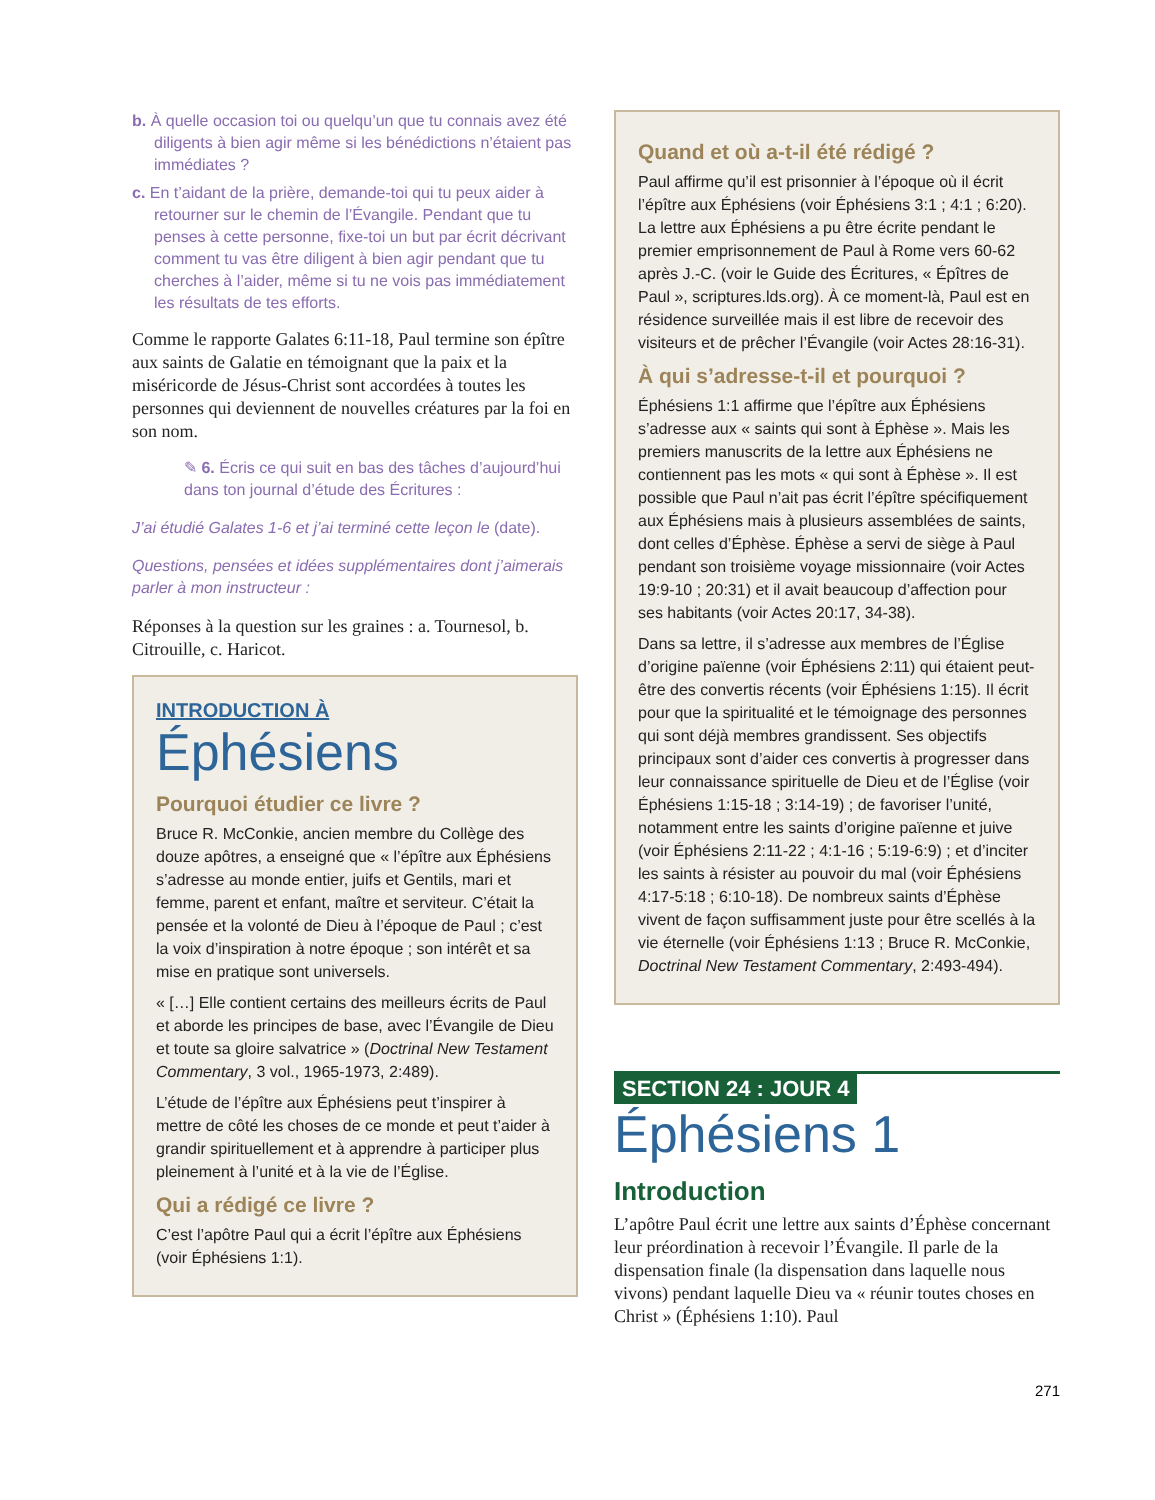b. À quelle occasion toi ou quelqu’un que tu connais avez été diligents à bien agir même si les bénédictions n’étaient pas immédiates ?
c. En t’aidant de la prière, demande-toi qui tu peux aider à retourner sur le chemin de l’Évangile. Pendant que tu penses à cette personne, fixe-toi un but par écrit décrivant comment tu vas être diligent à bien agir pendant que tu cherches à l’aider, même si tu ne vois pas immédiatement les résultats de tes efforts.
Comme le rapporte Galates 6:11-18, Paul termine son épître aux saints de Galatie en témoignant que la paix et la miséricorde de Jésus-Christ sont accordées à toutes les personnes qui deviennent de nouvelles créatures par la foi en son nom.
✎ 6. Écris ce qui suit en bas des tâches d’aujourd’hui dans ton journal d’étude des Écritures :
J’ai étudié Galates 1-6 et j’ai terminé cette leçon le (date).
Questions, pensées et idées supplémentaires dont j’aimerais parler à mon instructeur :
Réponses à la question sur les graines : a. Tournesol, b. Citrouille, c. Haricot.
INTRODUCTION À
Éphésiens
Pourquoi étudier ce livre ?
Bruce R. McConkie, ancien membre du Collège des douze apôtres, a enseigné que « l’épître aux Éphésiens s’adresse au monde entier, juifs et Gentils, mari et femme, parent et enfant, maître et serviteur. C’était la pensée et la volonté de Dieu à l’époque de Paul ; c’est la voix d’inspiration à notre époque ; son intérêt et sa mise en pratique sont universels.
« […] Elle contient certains des meilleurs écrits de Paul et aborde les principes de base, avec l’Évangile de Dieu et toute sa gloire salvatrice » (Doctrinal New Testament Commentary, 3 vol., 1965-1973, 2:489).
L’étude de l’épître aux Éphésiens peut t’inspirer à mettre de côté les choses de ce monde et peut t’aider à grandir spirituellement et à apprendre à participer plus pleinement à l’unité et à la vie de l’Église.
Qui a rédigé ce livre ?
C’est l’apôtre Paul qui a écrit l’épître aux Éphésiens (voir Éphésiens 1:1).
Quand et où a-t-il été rédigé ?
Paul affirme qu’il est prisonnier à l’époque où il écrit l’épître aux Éphésiens (voir Éphésiens 3:1 ; 4:1 ; 6:20). La lettre aux Éphésiens a pu être écrite pendant le premier emprisonnement de Paul à Rome vers 60-62 après J.-C. (voir le Guide des Écritures, « Épîtres de Paul », scriptures.lds.org). À ce moment-là, Paul est en résidence surveillée mais il est libre de recevoir des visiteurs et de prêcher l’Évangile (voir Actes 28:16-31).
À qui s’adresse-t-il et pourquoi ?
Éphésiens 1:1 affirme que l’épître aux Éphésiens s’adresse aux « saints qui sont à Éphèse ». Mais les premiers manuscrits de la lettre aux Éphésiens ne contiennent pas les mots « qui sont à Éphèse ». Il est possible que Paul n’ait pas écrit l’épître spécifiquement aux Éphésiens mais à plusieurs assemblées de saints, dont celles d’Éphèse. Éphèse a servi de siège à Paul pendant son troisième voyage missionnaire (voir Actes 19:9-10 ; 20:31) et il avait beaucoup d’affection pour ses habitants (voir Actes 20:17, 34-38).
Dans sa lettre, il s’adresse aux membres de l’Église d’origine païenne (voir Éphésiens 2:11) qui étaient peut-être des convertis récents (voir Éphésiens 1:15). Il écrit pour que la spiritualité et le témoignage des personnes qui sont déjà membres grandissent. Ses objectifs principaux sont d’aider ces convertis à progresser dans leur connaissance spirituelle de Dieu et de l’Église (voir Éphésiens 1:15-18 ; 3:14-19) ; de favoriser l’unité, notamment entre les saints d’origine païenne et juive (voir Éphésiens 2:11-22 ; 4:1-16 ; 5:19-6:9) ; et d’inciter les saints à résister au pouvoir du mal (voir Éphésiens 4:17-5:18 ; 6:10-18). De nombreux saints d’Éphèse vivent de façon suffisamment juste pour être scellés à la vie éternelle (voir Éphésiens 1:13 ; Bruce R. McConkie, Doctrinal New Testament Commentary, 2:493-494).
SECTION 24 : JOUR 4
Éphésiens 1
Introduction
L’apôtre Paul écrit une lettre aux saints d’Éphèse concernant leur préordination à recevoir l’Évangile. Il parle de la dispensation finale (la dispensation dans laquelle nous vivons) pendant laquelle Dieu va « réunir toutes choses en Christ » (Éphésiens 1:10). Paul
271